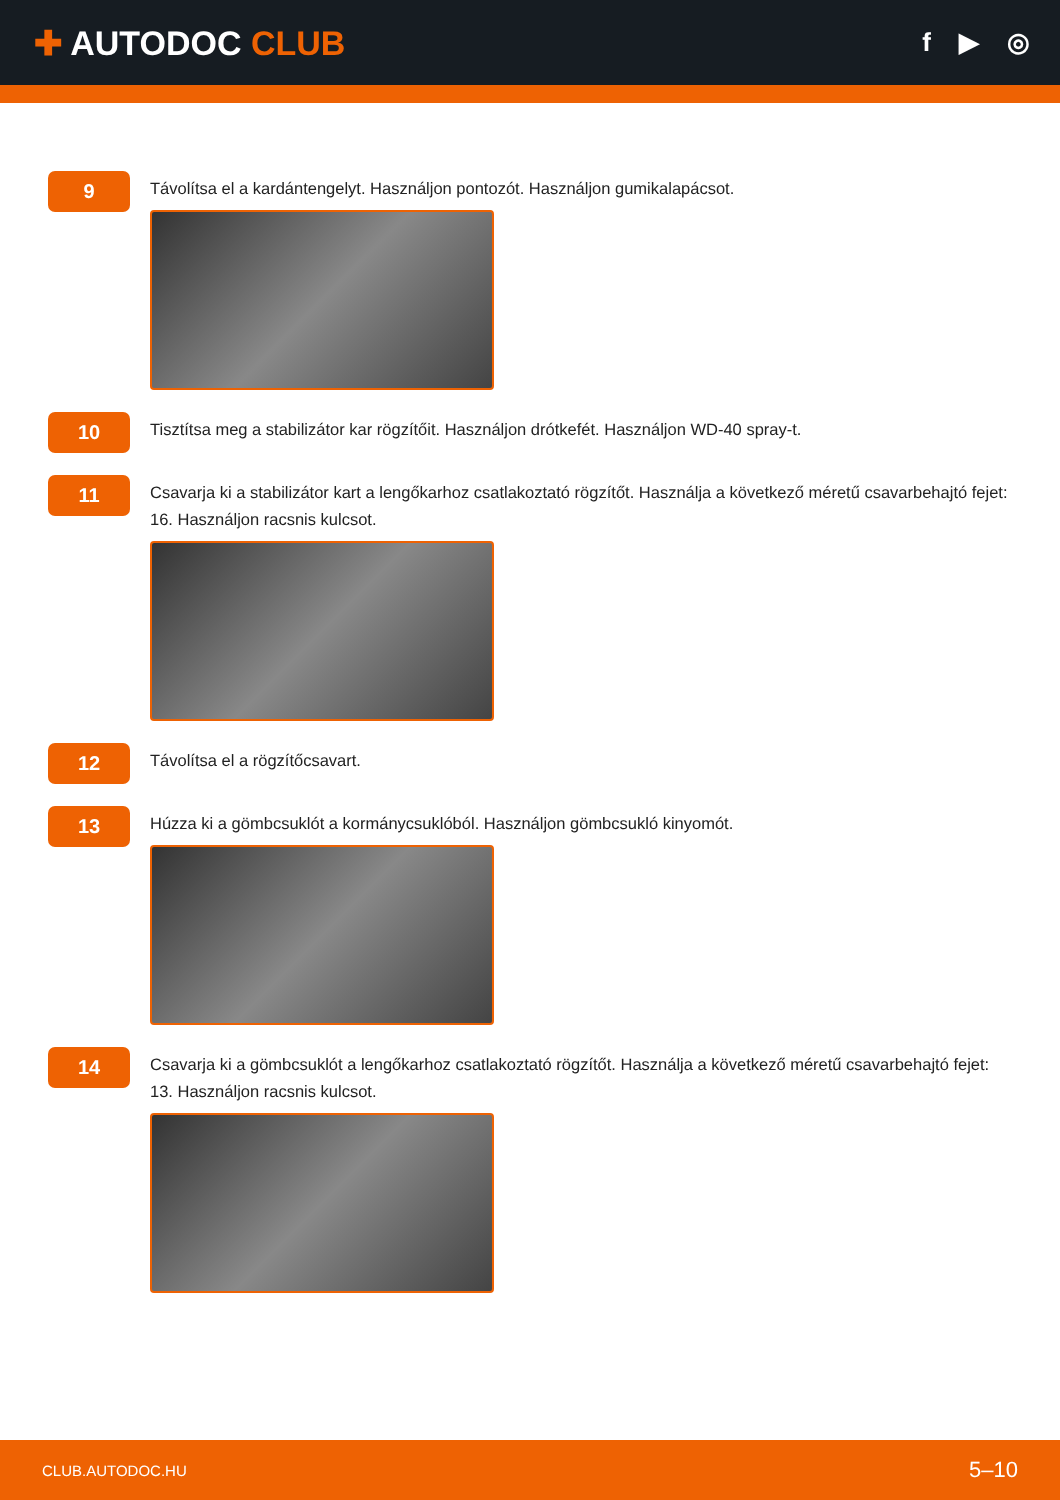✚ AUTODOC CLUB
f ▶ ◎
9
Távolítsa el a kardántengelyt. Használjon pontozót. Használjon gumikalapácsot.
10
Tisztítsa meg a stabilizátor kar rögzítőit. Használjon drótkefét. Használjon WD-40 spray-t.
11
Csavarja ki a stabilizátor kart a lengőkarhoz csatlakoztató rögzítőt. Használja a következő méretű csavarbehajtó fejet: 16. Használjon racsnis kulcsot.
12
Távolítsa el a rögzítőcsavart.
13
Húzza ki a gömbcsuklót a kormánycsuklóból. Használjon gömbcsukló kinyomót.
14
Csavarja ki a gömbcsuklót a lengőkarhoz csatlakoztató rögzítőt. Használja a következő méretű csavarbehajtó fejet: 13. Használjon racsnis kulcsot.
CLUB.AUTODOC.HU 5–10